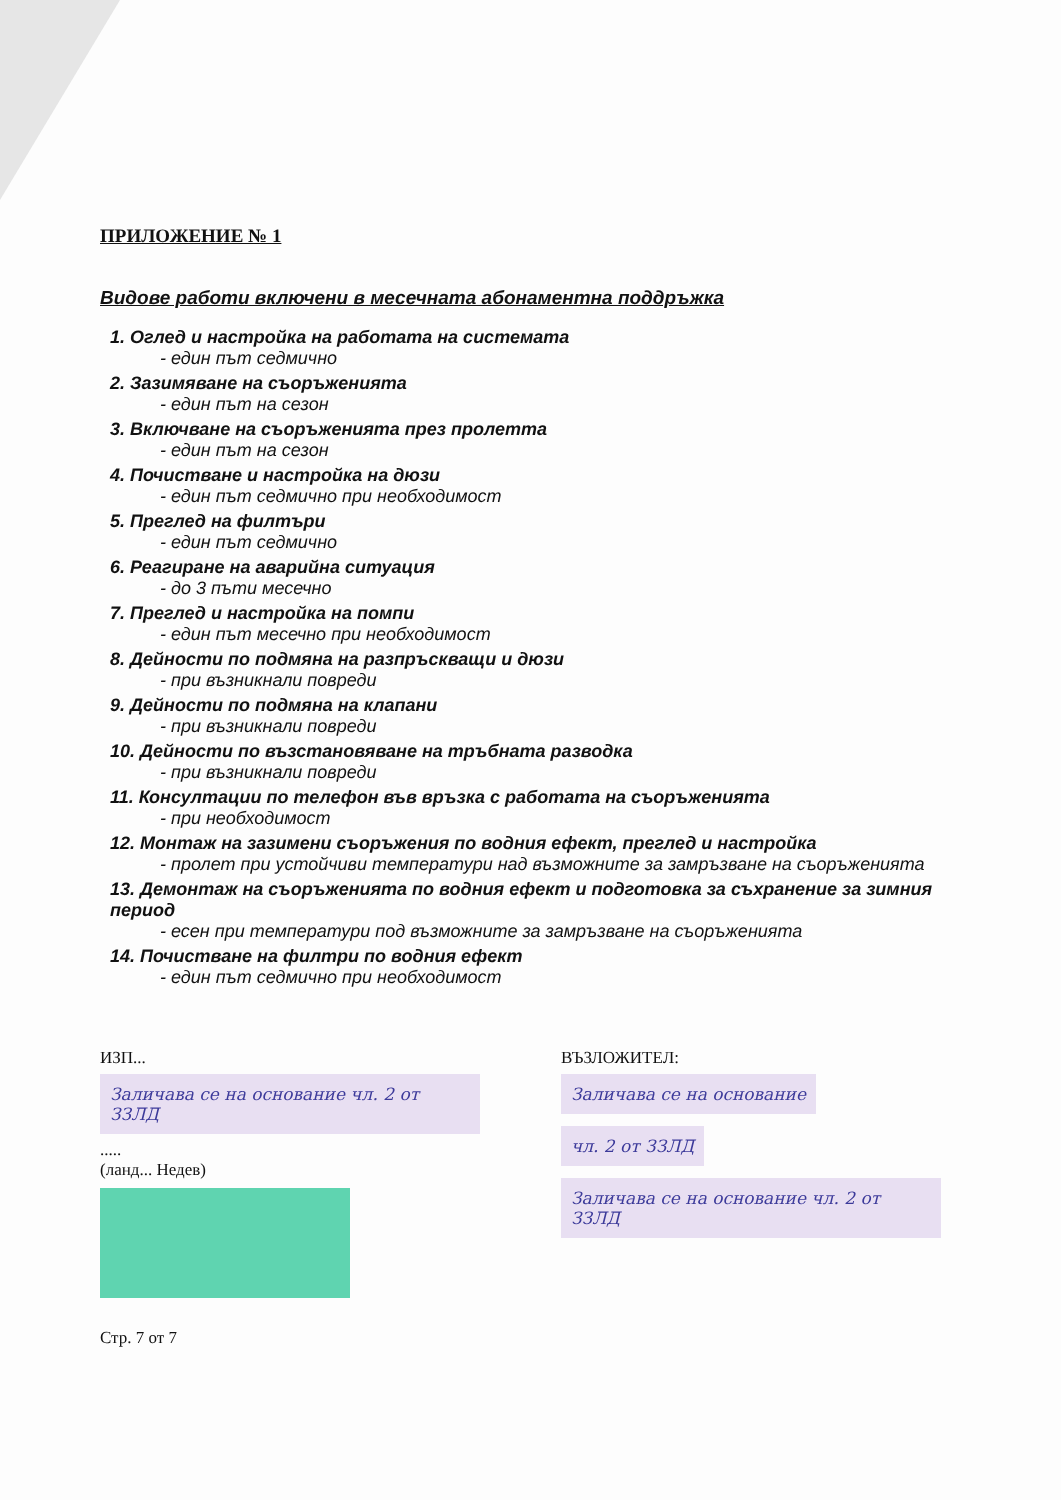ПРИЛОЖЕНИЕ № 1
Видове работи включени в месечната абонаментна поддръжка
1. Оглед и настройка на работата на системата
- един път седмично
2. Зазимяване на съоръженията
- един път на сезон
3. Включване на съоръженията през пролетта
- един път на сезон
4. Почистване и настройка на дюзи
- един път седмично при необходимост
5. Преглед на филтъри
- един път седмично
6. Реагиране на аварийна ситуация
- до 3 пъти месечно
7. Преглед и настройка на помпи
- един път месечно при необходимост
8. Дейности по подмяна на разпръскващи и дюзи
- при възникнали повреди
9. Дейности по подмяна на клапани
- при възникнали повреди
10. Дейности по възстановяване на тръбната разводка
- при възникнали повреди
11. Консултации по телефон във връзка с работата на съоръженията
- при необходимост
12. Монтаж на зазимени съоръжения по водния ефект, преглед и настройка
- пролет при устойчиви температури над възможните за замръзване на съоръженията
13. Демонтаж на съоръженията по водния ефект и подготовка за съхранение за зимния период
- есен при температури под възможните за замръзване на съоръженията
14. Почистване на филтри по водния ефект
- един път седмично при необходимост
ИЗП...
Заличава се на основание чл. 2 от ЗЗЛД
.....
(ланд... Недев)
ВЪЗЛОЖИТЕЛ:
Заличава се на основание чл. 2 от ЗЗЛД
Заличава се на основание чл. 2 от ЗЗЛД
Стр. 7 от 7